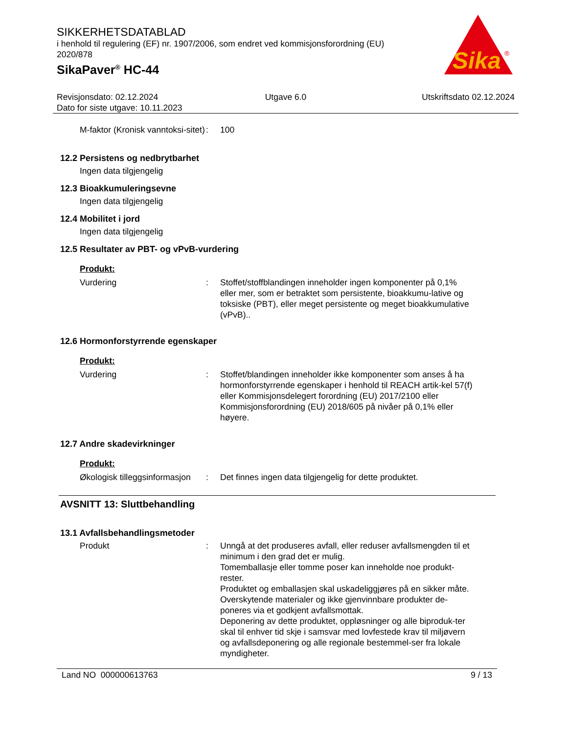SIKKERHETSDATABLAD
i henhold til regulering (EF) nr. 1907/2006, som endret ved kommisjonsforordning (EU) 2020/878
SikaPaver<sup>®</sup> HC-44
Sika
®
Revisjonsdato: 02.12.2024
Dato for siste utgave: 10.11.2023
Utgave 6.0 Utskriftsdato 02.12.2024
M-faktor (Kronisk vanntoksi-sitet)
: 100
12.2 Persistens og nedbrytbarhet
Ingen data tilgjengelig
12.3 Bioakkumuleringsevne
Ingen data tilgjengelig
12.4 Mobilitet i jord
Ingen data tilgjengelig
12.5 Resultater av PBT- og vPvB-vurdering
Produkt:
Vurdering : Stoffet/stoffblandingen inneholder ingen komponenter på 0,1% eller mer, som er betraktet som persistente, bioakkumu-lative og toksiske (PBT), eller meget persistente og meget bioakkumulative (vPvB)..
12.6 Hormonforstyrrende egenskaper
Produkt:
Vurdering : Stoffet/blandingen inneholder ikke komponenter som anses å ha hormonforstyrrende egenskaper i henhold til REACH artik-kel 57(f) eller Kommisjonsdelegert forordning (EU) 2017/2100 eller Kommisjonsforordning (EU) 2018/605 på nivåer på 0,1% eller høyere.
12.7 Andre skadevirkninger
Produkt:
Økologisk tilleggsinformasjon
: Det finnes ingen data tilgjengelig for dette produktet.
AVSNITT 13: Sluttbehandling
13.1 Avfallsbehandlingsmetoder
Produkt : Unngå at det produseres avfall, eller reduser avfallsmengden til et minimum i den grad det er mulig.
Tomemballasje eller tomme poser kan inneholde noe produkt-rester.
Produktet og emballasjen skal uskadeliggjøres på en sikker måte.
Overskytende materialer og ikke gjenvinnbare produkter de-poneres via et godkjent avfallsmottak.
Deponering av dette produktet, oppløsninger og alle biproduk-ter skal til enhver tid skje i samsvar med lovfestede krav til miljøvern og avfallsdeponering og alle regionale bestemmel-ser fra lokale myndigheter.
Land NO 000000613763 9 / 13